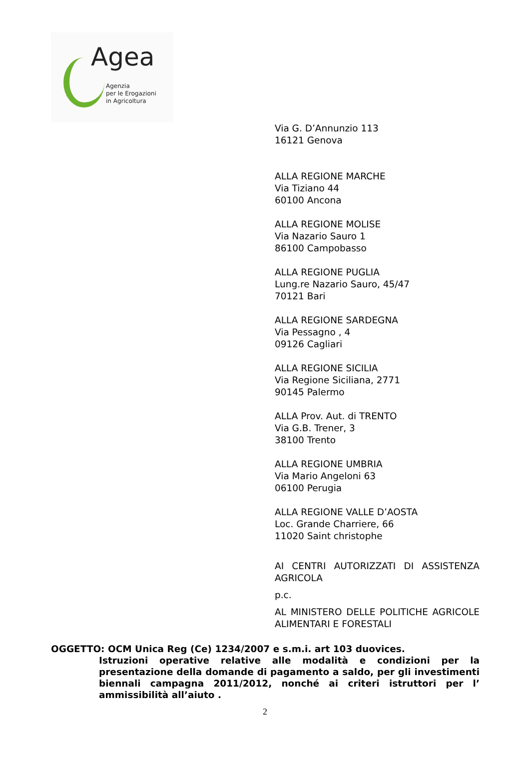Agea
Agenzia
per le Erogazioni
in Agricoltura
Via G. D’Annunzio 113
16121 Genova
ALLA REGIONE MARCHE
Via Tiziano 44
60100 Ancona
ALLA REGIONE MOLISE
Via Nazario Sauro 1
86100 Campobasso
ALLA REGIONE PUGLIA
Lung.re Nazario Sauro, 45/47
70121 Bari
ALLA REGIONE SARDEGNA
Via Pessagno , 4
09126 Cagliari
ALLA REGIONE SICILIA
Via Regione Siciliana, 2771
90145 Palermo
ALLA Prov. Aut. di TRENTO
Via G.B. Trener, 3
38100 Trento
ALLA REGIONE UMBRIA
Via Mario Angeloni 63
06100 Perugia
ALLA REGIONE VALLE D’AOSTA
Loc. Grande Charriere, 66
11020 Saint christophe
AI CENTRI AUTORIZZATI DI ASSISTENZA AGRICOLA
p.c.
AL MINISTERO DELLE POLITICHE AGRICOLE ALIMENTARI E FORESTALI
OGGETTO: OCM Unica Reg (Ce) 1234/2007 e s.m.i. art 103 duovices.
Istruzioni operative relative alle modalità e condizioni per la presentazione della domande di pagamento a saldo, per gli investimenti biennali campagna 2011/2012, nonché ai criteri istruttori per l’ ammissibilità all’aiuto .
2